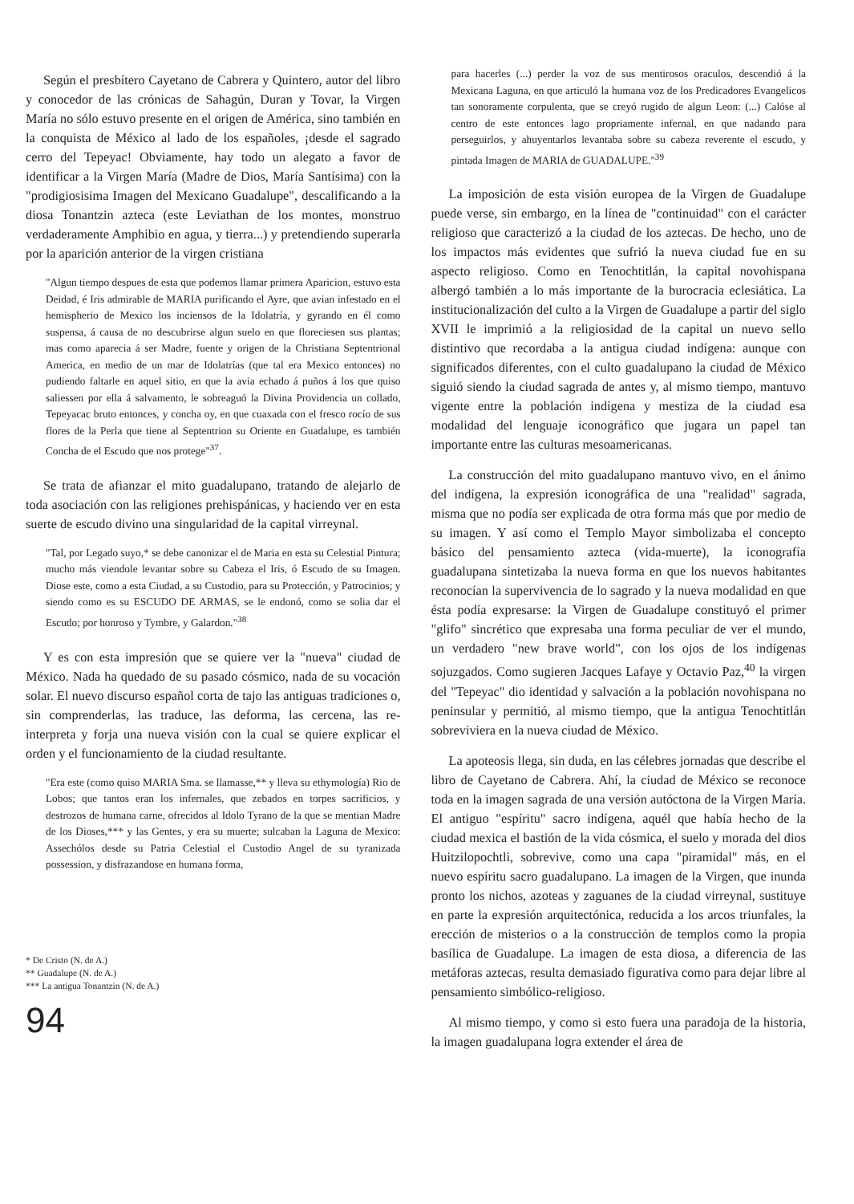Según el presbítero Cayetano de Cabrera y Quintero, autor del libro y conocedor de las crónicas de Sahagún, Duran y Tovar, la Virgen María no sólo estuvo presente en el origen de América, sino también en la conquista de México al lado de los españoles, ¡desde el sagrado cerro del Tepeyac! Obviamente, hay todo un alegato a favor de identificar a la Virgen María (Madre de Dios, María Santísima) con la "prodigiosisima Imagen del Mexicano Guadalupe", descalificando a la diosa Tonantzin azteca (este Leviathan de los montes, monstruo verdaderamente Amphibio en agua, y tierra...) y pretendiendo superarla por la aparición anterior de la virgen cristiana
"Algun tiempo despues de esta que podemos llamar primera Aparicion, estuvo esta Deidad, é Iris admirable de MARIA purificando el Ayre, que avian infestado en el hemispherio de Mexico los inciensos de la Idolatría, y gyrando en él como suspensa, á causa de no descubrirse algun suelo en que floreciesen sus plantas; mas como aparecia á ser Madre, fuente y origen de la Christiana Septentrional America, en medio de un mar de Idolatrías (que tal era Mexico entonces) no pudiendo faltarle en aquel sitio, en que la avia echado á puños á los que quiso saliessen por ella á salvamento, le sobreaguó la Divina Providencia un collado, Tepeyacac bruto entonces, y concha oy, en que cuaxada con el fresco rocío de sus flores de la Perla que tiene al Septentrion su Oriente en Guadalupe, es también Concha de el Escudo que nos protege"<sup>37</sup>.
Se trata de afianzar el mito guadalupano, tratando de alejarlo de toda asociación con las religiones prehispánicas, y haciendo ver en esta suerte de escudo divino una singularidad de la capital virreynal.
"Tal, por Legado suyo,* se debe canonizar el de Maria en esta su Celestial Pintura; mucho más viendole levantar sobre su Cabeza el Iris, ó Escudo de su Imagen. Diose este, como a esta Ciudad, a su Custodio, para su Protección, y Patrocinios; y siendo como es su ESCUDO DE ARMAS, se le endonó, como se solia dar el Escudo; por honroso y Tymbre, y Galardon."<sup>38</sup>
Y es con esta impresión que se quiere ver la "nueva" ciudad de México. Nada ha quedado de su pasado cósmico, nada de su vocación solar. El nuevo discurso español corta de tajo las antiguas tradiciones o, sin comprenderlas, las traduce, las deforma, las cercena, las re-interpreta y forja una nueva visión con la cual se quiere explicar el orden y el funcionamiento de la ciudad resultante.
"Era este (como quiso MARIA Sma. se llamasse,** y lleva su ethymología) Rio de Lobos; que tantos eran los infernales, que zebados en torpes sacrificios, y destrozos de humana carne, ofrecidos al Idolo Tyrano de la que se mentian Madre de los Dioses,*** y las Gentes, y era su muerte; sulcaban la Laguna de Mexico: Assechólos desde su Patria Celestial el Custodio Angel de su tyranizada possession, y disfrazandose en humana forma,
* De Cristo (N. de A.)
** Guadalupe (N. de A.)
*** La antigua Tonantzin (N. de A.)
94
para hacerles (...) perder la voz de sus mentirosos oraculos, descendió á la Mexicana Laguna, en que articuló la humana voz de los Predicadores Evangelicos tan sonoramente corpulenta, que se creyó rugido de algun Leon: (...) Calóse al centro de este entonces lago propriamente infernal, en que nadando para perseguirlos, y ahuyentarlos levantaba sobre su cabeza reverente el escudo, y pintada Imagen de MARIA de GUADALUPE."<sup>39</sup>
La imposición de esta visión europea de la Virgen de Guadalupe puede verse, sin embargo, en la línea de "continuidad" con el carácter religioso que caracterizó a la ciudad de los aztecas. De hecho, uno de los impactos más evidentes que sufrió la nueva ciudad fue en su aspecto religioso. Como en Tenochtitlán, la capital novohispana albergó también a lo más importante de la burocracia eclesiática. La institucionalización del culto a la Virgen de Guadalupe a partir del siglo XVII le imprimió a la religiosidad de la capital un nuevo sello distintivo que recordaba a la antigua ciudad indígena: aunque con significados diferentes, con el culto guadalupano la ciudad de México siguió siendo la ciudad sagrada de antes y, al mismo tiempo, mantuvo vigente entre la población indígena y mestiza de la ciudad esa modalidad del lenguaje iconográfico que jugara un papel tan importante entre las culturas mesoamericanas.
La construcción del mito guadalupano mantuvo vivo, en el ánimo del indígena, la expresión iconográfica de una "realidad" sagrada, misma que no podía ser explicada de otra forma más que por medio de su imagen. Y así como el Templo Mayor simbolizaba el concepto básico del pensamiento azteca (vida-muerte), la iconografía guadalupana sintetizaba la nueva forma en que los nuevos habitantes reconocían la supervivencia de lo sagrado y la nueva modalidad en que ésta podía expresarse: la Virgen de Guadalupe constituyó el primer "glifo" sincrético que expresaba una forma peculiar de ver el mundo, un verdadero "new brave world", con los ojos de los indígenas sojuzgados. Como sugieren Jacques Lafaye y Octavio Paz,<sup>40</sup> la virgen del "Tepeyac" dio identidad y salvación a la población novohispana no peninsular y permitió, al mismo tiempo, que la antigua Tenochtitlán sobreviviera en la nueva ciudad de México.
La apoteosis llega, sin duda, en las célebres jornadas que describe el libro de Cayetano de Cabrera. Ahí, la ciudad de México se reconoce toda en la imagen sagrada de una versión autóctona de la Virgen María. El antiguo "espíritu" sacro indígena, aquél que había hecho de la ciudad mexica el bastión de la vida cósmica, el suelo y morada del dios Huitzilopochtli, sobrevive, como una capa "piramidal" más, en el nuevo espíritu sacro guadalupano. La imagen de la Virgen, que inunda pronto los nichos, azoteas y zaguanes de la ciudad virreynal, sustituye en parte la expresión arquitectónica, reducida a los arcos triunfales, la erección de misterios o a la construcción de templos como la propia basílica de Guadalupe. La imagen de esta diosa, a diferencia de las metáforas aztecas, resulta demasiado figurativa como para dejar libre al pensamiento simbólico-religioso.
Al mismo tiempo, y como si esto fuera una paradoja de la historia, la imagen guadalupana logra extender el área de